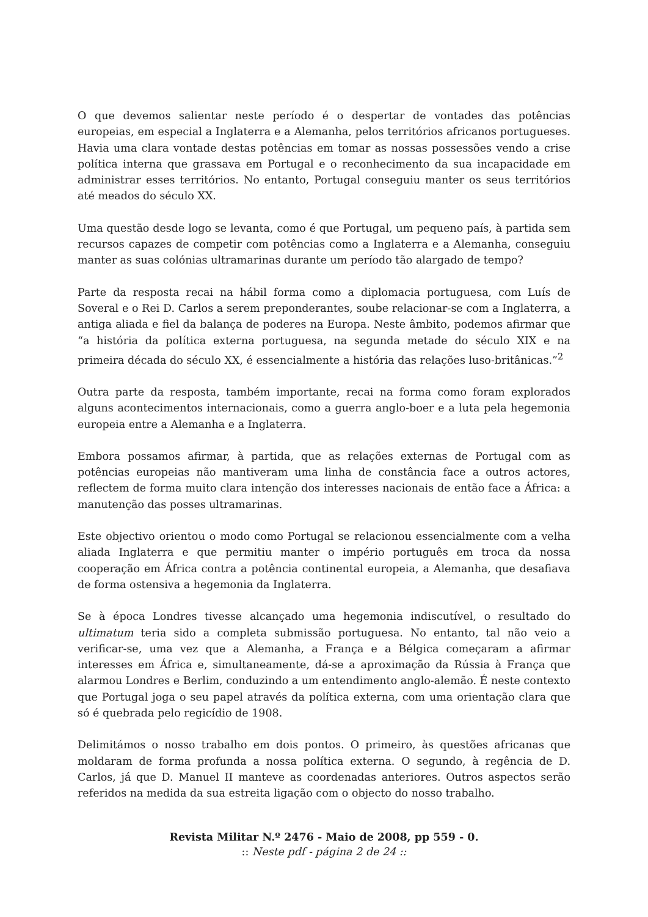O que devemos salientar neste período é o despertar de vontades das potências europeias, em especial a Inglaterra e a Alemanha, pelos territórios africanos portugueses. Havia uma clara vontade destas potências em tomar as nossas possessões vendo a crise política interna que grassava em Portugal e o reconhecimento da sua incapacidade em administrar esses territórios. No entanto, Portugal conseguiu manter os seus territórios até meados do século XX.
Uma questão desde logo se levanta, como é que Portugal, um pequeno país, à partida sem recursos capazes de competir com potências como a Inglaterra e a Alemanha, conseguiu manter as suas colónias ultramarinas durante um período tão alargado de tempo?
Parte da resposta recai na hábil forma como a diplomacia portuguesa, com Luís de Soveral e o Rei D. Carlos a serem preponderantes, soube relacionar-se com a Inglaterra, a antiga aliada e fiel da balança de poderes na Europa. Neste âmbito, podemos afirmar que “a história da política externa portuguesa, na segunda metade do século XIX e na primeira década do século XX, é essencialmente a história das relações luso-britânicas.”<sup>2</sup>
Outra parte da resposta, também importante, recai na forma como foram explorados alguns acontecimentos internacionais, como a guerra anglo-boer e a luta pela hegemonia europeia entre a Alemanha e a Inglaterra.
Embora possamos afirmar, à partida, que as relações externas de Portugal com as potências europeias não mantiveram uma linha de constância face a outros actores, reflectem de forma muito clara intenção dos interesses nacionais de então face a África: a manutenção das posses ultramarinas.
Este objectivo orientou o modo como Portugal se relacionou essencialmente com a velha aliada Inglaterra e que permitiu manter o império português em troca da nossa cooperação em África contra a potência continental europeia, a Alemanha, que desafiava de forma ostensiva a hegemonia da Inglaterra.
Se à época Londres tivesse alcançado uma hegemonia indiscutível, o resultado do ultimatum teria sido a completa submissão portuguesa. No entanto, tal não veio a verificar-se, uma vez que a Alemanha, a França e a Bélgica começaram a afirmar interesses em África e, simultaneamente, dá-se a aproximação da Rússia à França que alarmou Londres e Berlim, conduzindo a um entendimento anglo-alemão. É neste contexto que Portugal joga o seu papel através da política externa, com uma orientação clara que só é quebrada pelo regicídio de 1908.
Delimitámos o nosso trabalho em dois pontos. O primeiro, às questões africanas que moldaram de forma profunda a nossa política externa. O segundo, à regência de D. Carlos, já que D. Manuel II manteve as coordenadas anteriores. Outros aspectos serão referidos na medida da sua estreita ligação com o objecto do nosso trabalho.
Revista Militar N.º 2476 - Maio de 2008, pp 559 - 0.
:: Neste pdf - página 2 de 24 ::